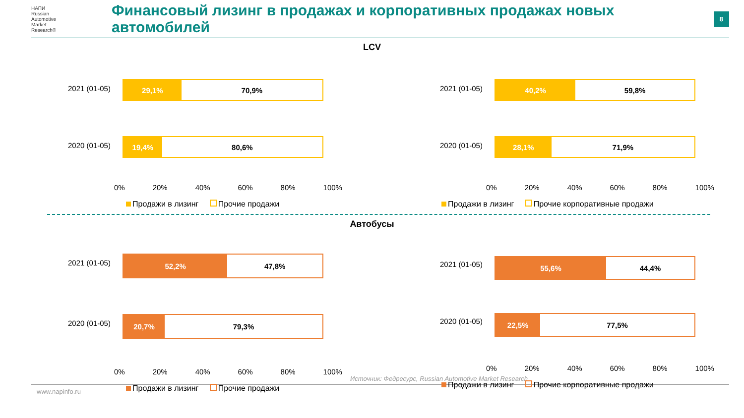НАПИ
Russian
Automotive
Market
Research®
Финансовый лизинг в продажах и корпоративных продажах новых автомобилей
8
LCV
2021 (01-05)
29,1% 70,9%
2020 (01-05)
19,4% 80,6%
0% 20% 40% 60% 80% 100%
Продажи в лизинг Прочие продажи
2021 (01-05)
40,2% 59,8%
2020 (01-05)
28,1% 71,9%
0% 20% 40% 60% 80% 100%
Продажи в лизинг Прочие корпоративные продажи
Автобусы
2021 (01-05)
52,2% 47,8%
2020 (01-05)
20,7% 79,3%
0% 20% 40% 60% 80% 100%
Продажи в лизинг Прочие продажи
2021 (01-05)
55,6% 44,4%
2020 (01-05)
22,5% 77,5%
0% 20% 40% 60% 80% 100%
Продажи в лизинг Прочие корпоративные продажи
Источник: Федресурс, Russian Automotive Market Research
www.napinfo.ru